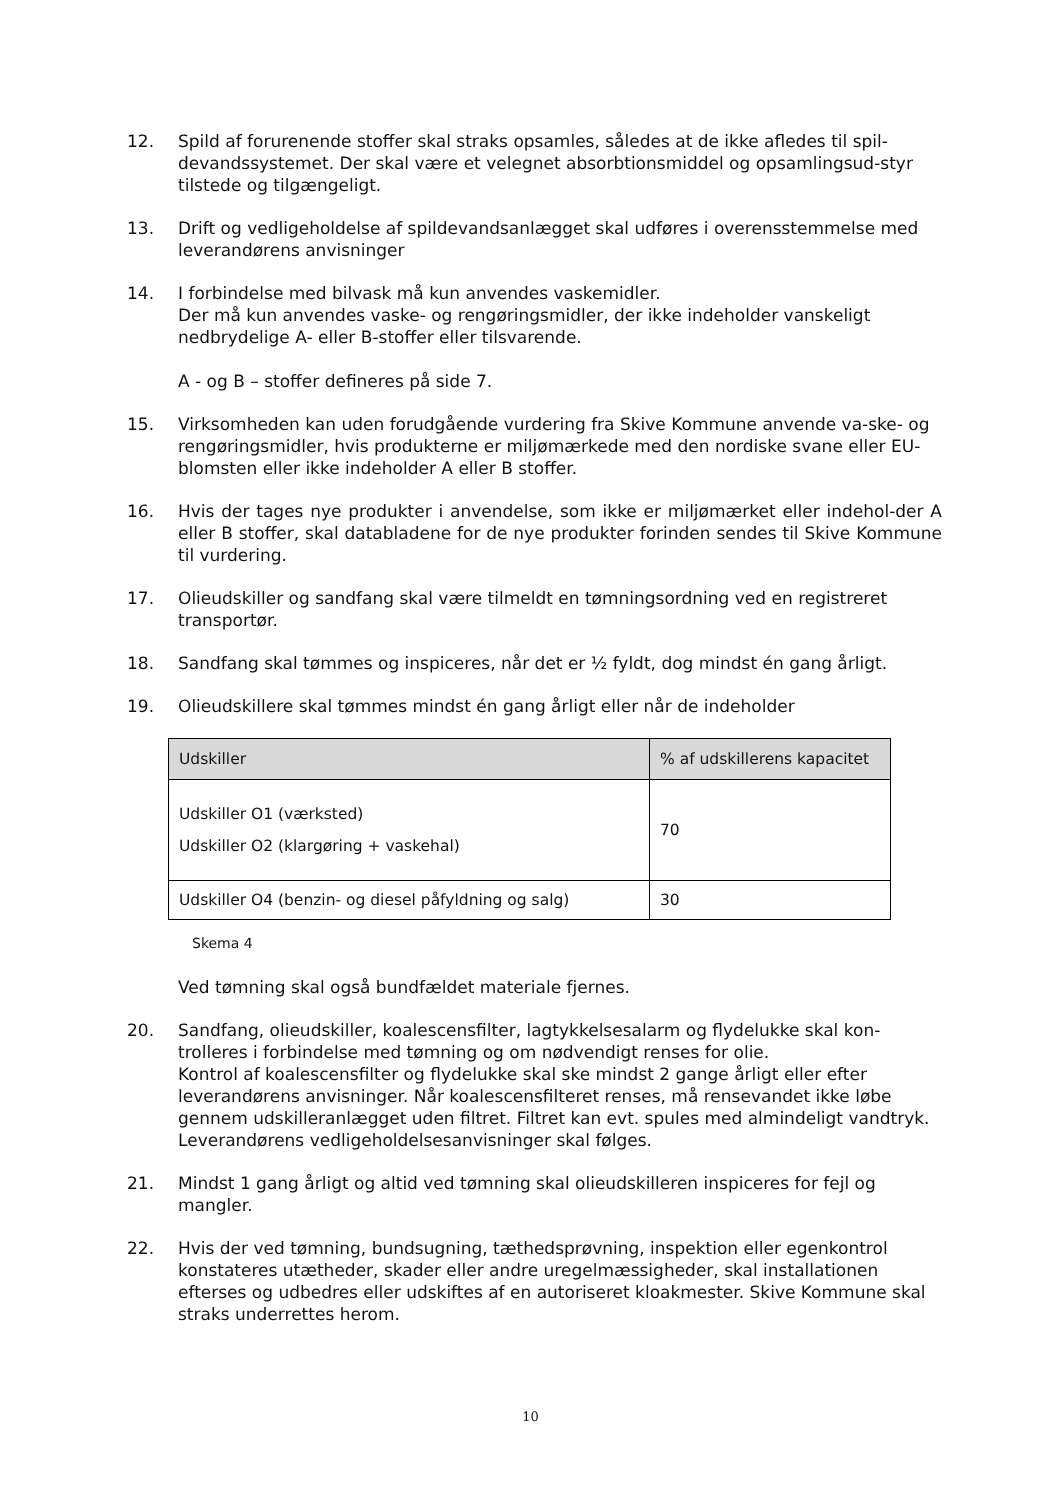12. Spild af forurenende stoffer skal straks opsamles, således at de ikke afledes til spil-devandssystemet. Der skal være et velegnet absorbtionsmiddel og opsamlingsud-styr tilstede og tilgængeligt.
13. Drift og vedligeholdelse af spildevandsanlægget skal udføres i overensstemmelse med leverandørens anvisninger
14. I forbindelse med bilvask må kun anvendes vaskemidler.
Der må kun anvendes vaske- og rengøringsmidler, der ikke indeholder vanskeligt nedbrydelige A- eller B-stoffer eller tilsvarende.
A - og B – stoffer defineres på side 7.
15. Virksomheden kan uden forudgående vurdering fra Skive Kommune anvende va-ske- og rengøringsmidler, hvis produkterne er miljømærkede med den nordiske svane eller EU-blomsten eller ikke indeholder A eller B stoffer.
16. Hvis der tages nye produkter i anvendelse, som ikke er miljømærket eller indehol-der A eller B stoffer, skal databladene for de nye produkter forinden sendes til Skive Kommune til vurdering.
17. Olieudskiller og sandfang skal være tilmeldt en tømningsordning ved en registreret transportør.
18. Sandfang skal tømmes og inspiceres, når det er ½ fyldt, dog mindst én gang årligt.
19. Olieudskillere skal tømmes mindst én gang årligt eller når de indeholder
| Udskiller | % af udskillerens kapacitet |
| --- | --- |
| Udskiller O1 (værksted) Udskiller O2 (klargøring + vaskehal) | 70 |
| Udskiller O4 (benzin- og diesel påfyldning og salg) | 30 |
Skema 4
Ved tømning skal også bundfældet materiale fjernes.
20. Sandfang, olieudskiller, koalescensfilter, lagtykkelsesalarm og flydelukke skal kon-trolleres i forbindelse med tømning og om nødvendigt renses for olie.
Kontrol af koalescensfilter og flydelukke skal ske mindst 2 gange årligt eller efter leverandørens anvisninger. Når koalescensfilteret renses, må rensevandet ikke løbe gennem udskilleranlægget uden filtret. Filtret kan evt. spules med almindeligt vandtryk. Leverandørens vedligeholdelsesanvisninger skal følges.
21. Mindst 1 gang årligt og altid ved tømning skal olieudskilleren inspiceres for fejl og mangler.
22. Hvis der ved tømning, bundsugning, tæthedsprøvning, inspektion eller egenkontrol konstateres utætheder, skader eller andre uregelmæssigheder, skal installationen efterses og udbedres eller udskiftes af en autoriseret kloakmester. Skive Kommune skal straks underrettes herom.
10